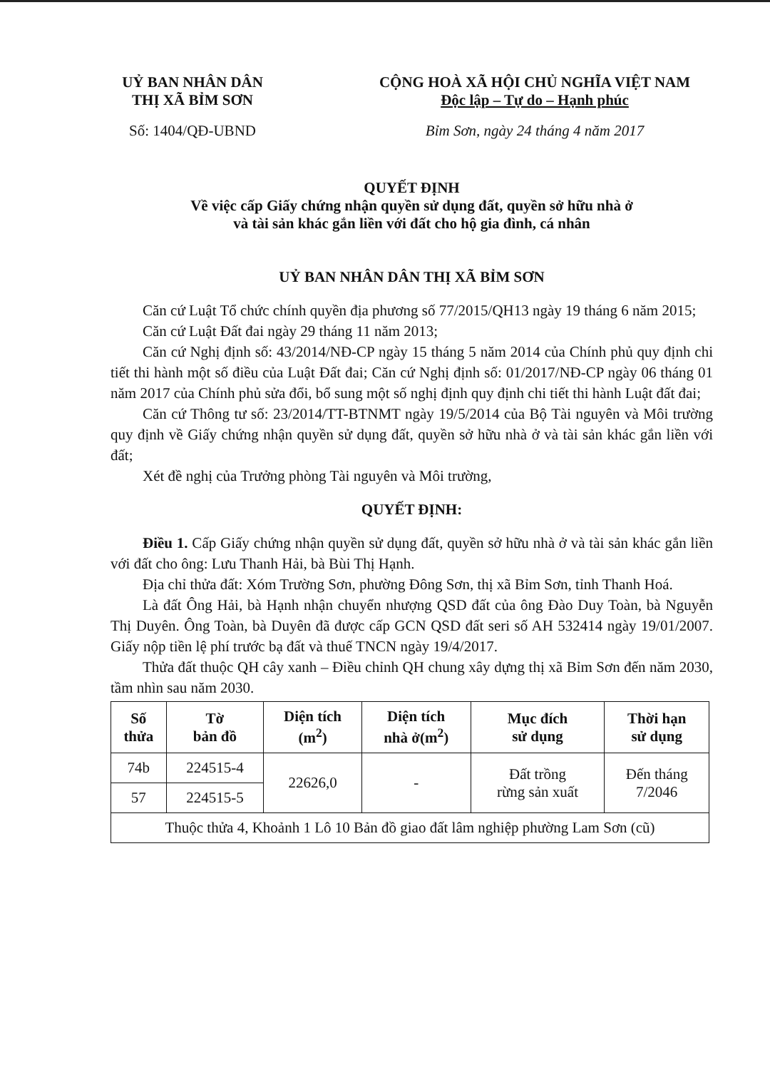UỶ BAN NHÂN DÂN
THỊ XÃ BỈM SƠN
Số: 1404/QĐ-UBND
CỘNG HOÀ XÃ HỘI CHỦ NGHĨA VIỆT NAM
Độc lập – Tự do – Hạnh phúc
Bỉm Sơn, ngày 24 tháng 4 năm 2017
QUYẾT ĐỊNH
Về việc cấp Giấy chứng nhận quyền sử dụng đất, quyền sở hữu nhà ở
và tài sản khác gắn liền với đất cho hộ gia đình, cá nhân
UỶ BAN NHÂN DÂN THỊ XÃ BỈM SƠN
Căn cứ Luật Tổ chức chính quyền địa phương số 77/2015/QH13 ngày 19 tháng 6 năm 2015;
Căn cứ Luật Đất đai ngày 29 tháng 11 năm 2013;
Căn cứ Nghị định số: 43/2014/NĐ-CP ngày 15 tháng 5 năm 2014 của Chính phủ quy định chi tiết thi hành một số điều của Luật Đất đai; Căn cứ Nghị định số: 01/2017/NĐ-CP ngày 06 tháng 01 năm 2017 của Chính phủ sửa đổi, bổ sung một số nghị định quy định chi tiết thi hành Luật đất đai;
Căn cứ Thông tư số: 23/2014/TT-BTNMT ngày 19/5/2014 của Bộ Tài nguyên và Môi trường quy định về Giấy chứng nhận quyền sử dụng đất, quyền sở hữu nhà ở và tài sản khác gắn liền với đất;
Xét đề nghị của Trưởng phòng Tài nguyên và Môi trường,
QUYẾT ĐỊNH:
Điều 1. Cấp Giấy chứng nhận quyền sử dụng đất, quyền sở hữu nhà ở và tài sản khác gắn liền với đất cho ông: Lưu Thanh Hải, bà Bùi Thị Hạnh.
Địa chỉ thửa đất: Xóm Trường Sơn, phường Đông Sơn, thị xã Bỉm Sơn, tỉnh Thanh Hoá.
Là đất Ông Hải, bà Hạnh nhận chuyển nhượng QSD đất của ông Đào Duy Toàn, bà Nguyễn Thị Duyên. Ông Toàn, bà Duyên đã được cấp GCN QSD đất seri số AH 532414 ngày 19/01/2007. Giấy nộp tiền lệ phí trước bạ đất và thuế TNCN ngày 19/4/2017.
Thửa đất thuộc QH cây xanh – Điều chỉnh QH chung xây dựng thị xã Bỉm Sơn đến năm 2030, tầm nhìn sau năm 2030.
| Số thửa | Tờ bản đồ | Diện tích (m<sup>2</sup>) | Diện tích nhà ở(m<sup>2</sup>) | Mục đích sử dụng | Thời hạn sử dụng |
| --- | --- | --- | --- | --- | --- |
| 74b | 224515-4 | 22626,0 | - | Đất trồng rừng sản xuất | Đến tháng 7/2046 |
| 57 | 224515-5 | | | | |
| Thuộc thửa 4, Khoảnh 1 Lô 10 Bản đồ giao đất lâm nghiệp phường Lam Sơn (cũ) | | | | | |